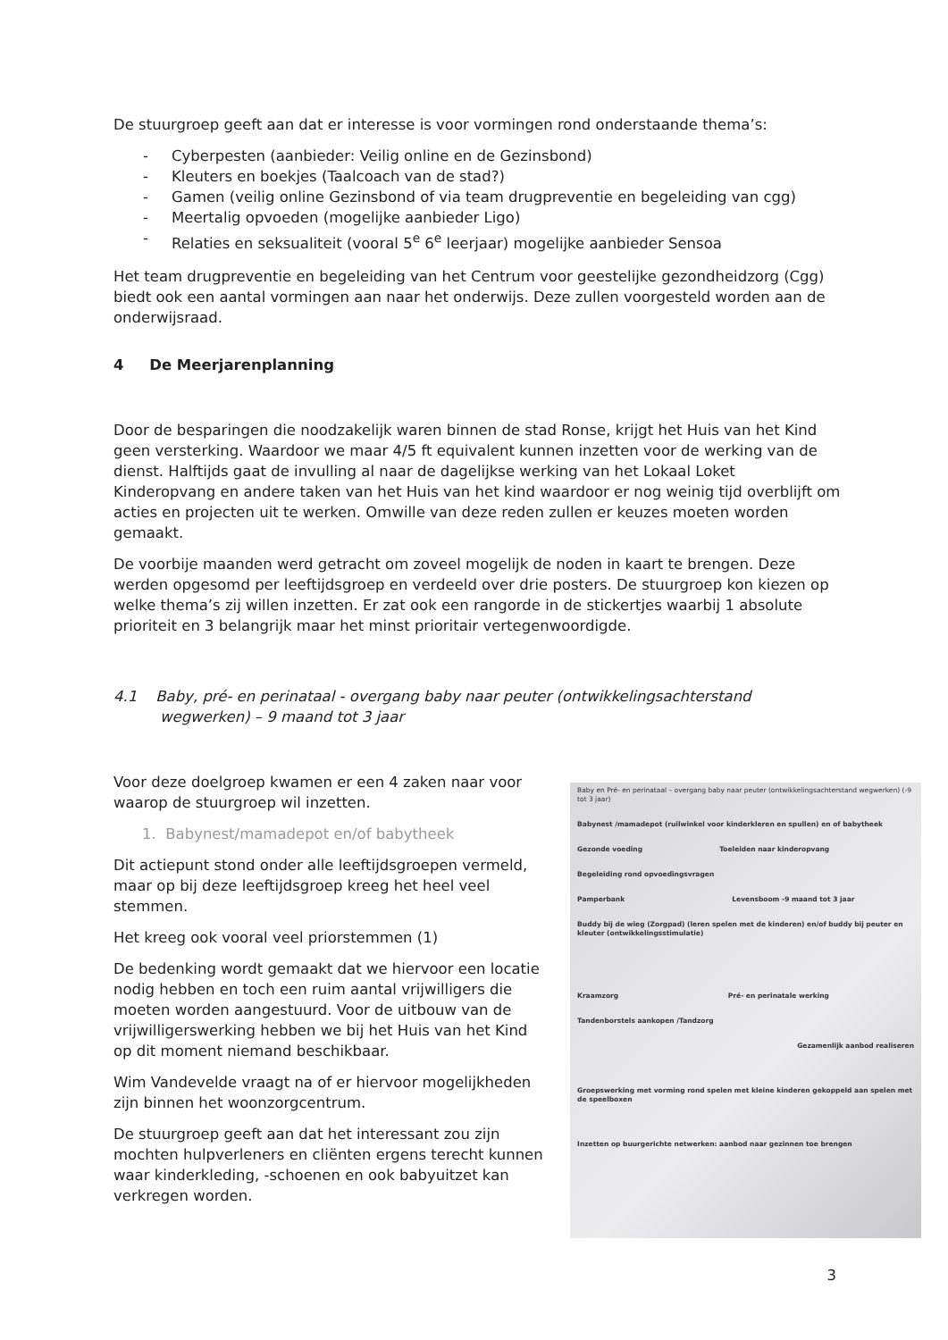De stuurgroep geeft aan dat er interesse is voor vormingen rond onderstaande thema’s:
- Cyberpesten (aanbieder: Veilig online en de Gezinsbond)
- Kleuters en boekjes (Taalcoach van de stad?)
- Gamen (veilig online Gezinsbond of via team drugpreventie en begeleiding van cgg)
- Meertalig opvoeden (mogelijke aanbieder Ligo)
- Relaties en seksualiteit (vooral 5<sup>e</sup> 6<sup>e</sup> leerjaar) mogelijke aanbieder Sensoa
Het team drugpreventie en begeleiding van het Centrum voor geestelijke gezondheidzorg (Cgg) biedt ook een aantal vormingen aan naar het onderwijs. Deze zullen voorgesteld worden aan de onderwijsraad.
4 De Meerjarenplanning
Door de besparingen die noodzakelijk waren binnen de stad Ronse, krijgt het Huis van het Kind geen versterking. Waardoor we maar 4/5 ft equivalent kunnen inzetten voor de werking van de dienst. Halftijds gaat de invulling al naar de dagelijkse werking van het Lokaal Loket Kinderopvang en andere taken van het Huis van het kind waardoor er nog weinig tijd overblijft om acties en projecten uit te werken. Omwille van deze reden zullen er keuzes moeten worden gemaakt.
De voorbije maanden werd getracht om zoveel mogelijk de noden in kaart te brengen. Deze werden opgesomd per leeftijdsgroep en verdeeld over drie posters. De stuurgroep kon kiezen op welke thema’s zij willen inzetten. Er zat ook een rangorde in de stickertjes waarbij 1 absolute prioriteit en 3 belangrijk maar het minst prioritair vertegenwoordigde.
4.1 Baby, pré- en perinataal - overgang baby naar peuter (ontwikkelingsachterstand wegwerken) – 9 maand tot 3 jaar
Voor deze doelgroep kwamen er een 4 zaken naar voor waarop de stuurgroep wil inzetten.
1. Babynest/mamadepot en/of babytheek
Dit actiepunt stond onder alle leeftijdsgroepen vermeld, maar op bij deze leeftijdsgroep kreeg het heel veel stemmen.
Het kreeg ook vooral veel priorstemmen (1)
De bedenking wordt gemaakt dat we hiervoor een locatie nodig hebben en toch een ruim aantal vrijwilligers die moeten worden aangestuurd. Voor de uitbouw van de vrijwilligerswerking hebben we bij het Huis van het Kind op dit moment niemand beschikbaar.
Wim Vandevelde vraagt na of er hiervoor mogelijkheden zijn binnen het woonzorgcentrum.
De stuurgroep geeft aan dat het interessant zou zijn mochten hulpverleners en cliënten ergens terecht kunnen waar kinderkleding, -schoenen en ook babyuitzet kan verkregen worden.
Baby en Pré- en perinataal – overgang baby naar peuter (ontwikkelingsachterstand wegwerken) (-9 tot 3 jaar)
Babynest /mamadepot (ruilwinkel voor kinderkleren en spullen) en of babytheek
Gezonde voeding Toeleiden naar kinderopvang
Begeleiding rond opvoedingsvragen
Pamperbank Levensboom -9 maand tot 3 jaar
Buddy bij de wieg (Zorgpad) (leren spelen met de kinderen) en/of buddy bij peuter en kleuter (ontwikkelingsstimulatie)
Kraamzorg Pré- en perinatale werking
Tandenborstels aankopen /Tandzorg
Gezamenlijk aanbod realiseren
Groepswerking met vorming rond spelen met kleine kinderen gekoppeld aan spelen met de speelboxen
Inzetten op buurgerichte netwerken: aanbod naar gezinnen toe brengen
3